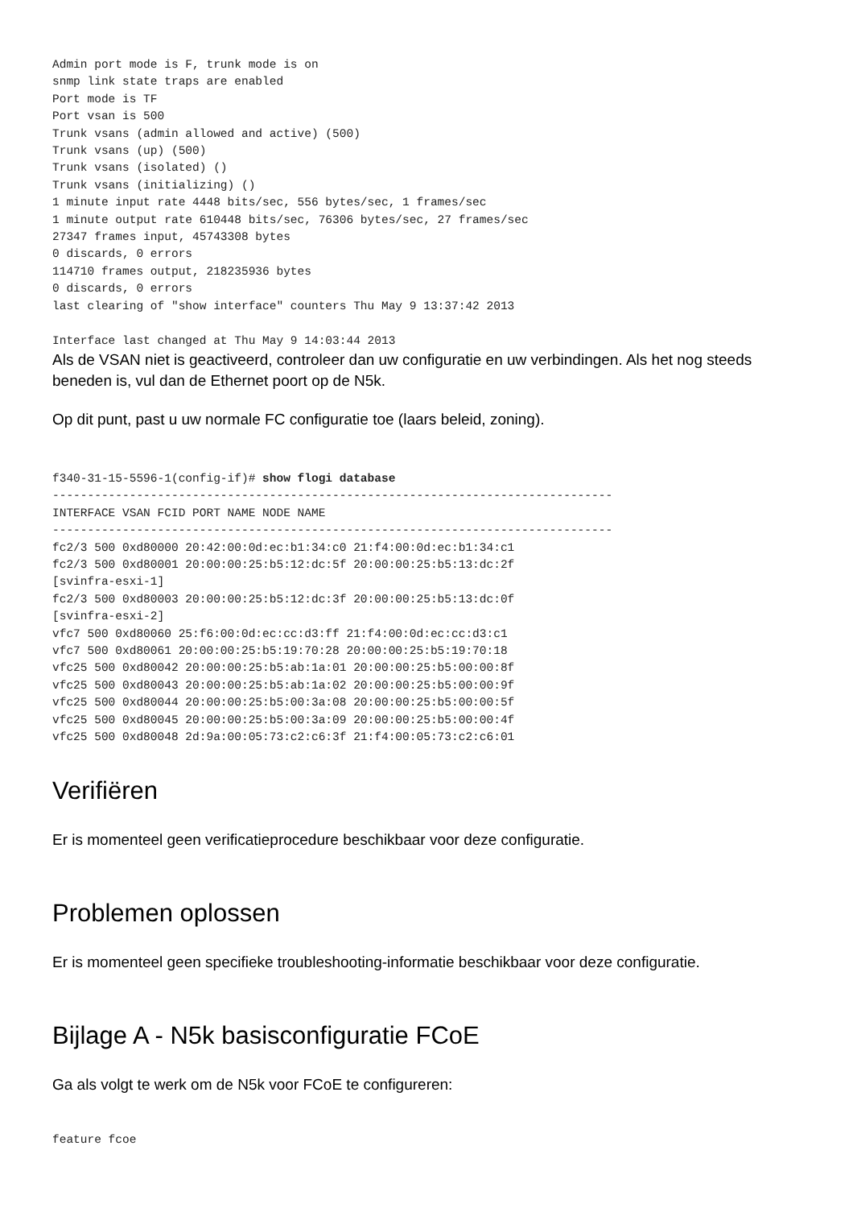Admin port mode is F, trunk mode is on
snmp link state traps are enabled
Port mode is TF
Port vsan is 500
Trunk vsans (admin allowed and active) (500)
Trunk vsans (up) (500)
Trunk vsans (isolated) ()
Trunk vsans (initializing) ()
1 minute input rate 4448 bits/sec, 556 bytes/sec, 1 frames/sec
1 minute output rate 610448 bits/sec, 76306 bytes/sec, 27 frames/sec
27347 frames input, 45743308 bytes
0 discards, 0 errors
114710 frames output, 218235936 bytes
0 discards, 0 errors
last clearing of "show interface" counters Thu May 9 13:37:42 2013

Interface last changed at Thu May 9 14:03:44 2013
Als de VSAN niet is geactiveerd, controleer dan uw configuratie en uw verbindingen. Als het nog steeds beneden is, vul dan de Ethernet poort op de N5k.
Op dit punt, past u uw normale FC configuratie toe (laars beleid, zoning).
f340-31-15-5596-1(config-if)# show flogi database
--------------------------------------------------------------------------------
INTERFACE VSAN FCID PORT NAME NODE NAME
--------------------------------------------------------------------------------
fc2/3 500 0xd80000 20:42:00:0d:ec:b1:34:c0 21:f4:00:0d:ec:b1:34:c1
fc2/3 500 0xd80001 20:00:00:25:b5:12:dc:5f 20:00:00:25:b5:13:dc:2f
[svinfra-esxi-1]
fc2/3 500 0xd80003 20:00:00:25:b5:12:dc:3f 20:00:00:25:b5:13:dc:0f
[svinfra-esxi-2]
vfc7 500 0xd80060 25:f6:00:0d:ec:cc:d3:ff 21:f4:00:0d:ec:cc:d3:c1
vfc7 500 0xd80061 20:00:00:25:b5:19:70:28 20:00:00:25:b5:19:70:18
vfc25 500 0xd80042 20:00:00:25:b5:ab:1a:01 20:00:00:25:b5:00:00:8f
vfc25 500 0xd80043 20:00:00:25:b5:ab:1a:02 20:00:00:25:b5:00:00:9f
vfc25 500 0xd80044 20:00:00:25:b5:00:3a:08 20:00:00:25:b5:00:00:5f
vfc25 500 0xd80045 20:00:00:25:b5:00:3a:09 20:00:00:25:b5:00:00:4f
vfc25 500 0xd80048 2d:9a:00:05:73:c2:c6:3f 21:f4:00:05:73:c2:c6:01
Verifiëren
Er is momenteel geen verificatieprocedure beschikbaar voor deze configuratie.
Problemen oplossen
Er is momenteel geen specifieke troubleshooting-informatie beschikbaar voor deze configuratie.
Bijlage A - N5k basisconfiguratie FCoE
Ga als volgt te werk om de N5k voor FCoE te configureren:
feature fcoe